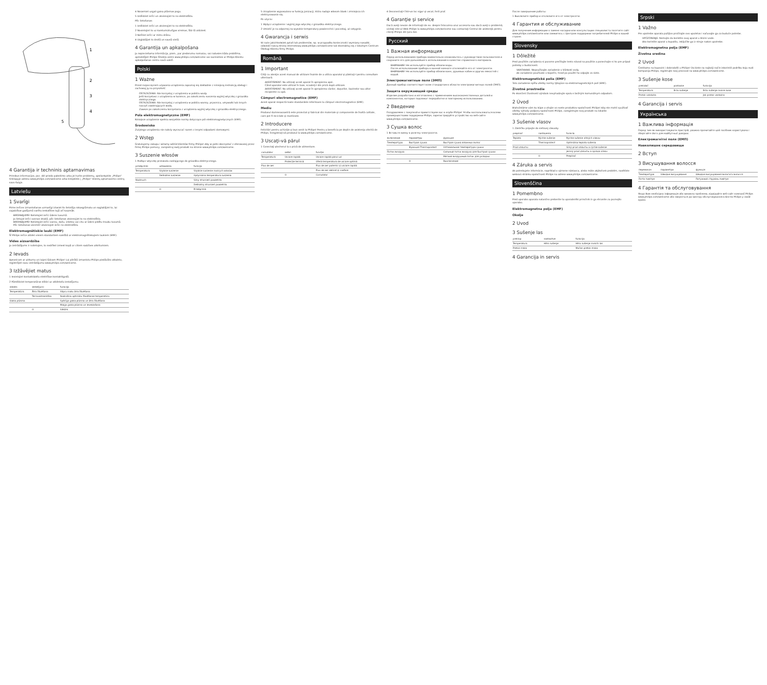1
2
3
4
5
4 Garantija ir techninis aptarnavimas
Prireikus informacijos, pvz. dėl priedo pakeitimo arba jei turite problemų, apsilankykite „Philips“ tinklapyje adresu www.philips.com/welcome arba kreipkitės į „Philips“ klientų aptarnavimo centrą savo šalyje.
Latviešu
1 Svarīgi
Pirms ierīces izmantošanas uzmanīgi izlasiet šo lietotāja rokasgrāmatu un saglabājiet to, lai vajadzības gadījumā varētu ieskatīties tajā arī turpmāk.
BRĪDINĀJUMS! Nelietojiet ierīci ūdens tuvumā.
Ja lietojat ierīci vannas istabā, pēc lietošanas atvienojiet to no elektrotīkla.
BRĪDINĀJUMS! Nelietojiet ierīci vannu, dušu, izlietņu vai citu ar ūdeni pildītu trauku tuvumā.
Pēc lietošanas vienmēr atvienojiet ierīci no elektrotīkla.
Elektromagnētiskie lauki (EMF)
Šī Philips ierīce atbilst visiem standartiem saistībā ar elektromagnētiskajiem laukiem (EMF).
Vides aizsardzība
Ja izstrādājums ir nolietojies, to nedrīkst izmest kopā ar citiem sadzīves atkritumiem.
2 Ievads
Apsveicam ar pirkumu un laipni lūdzam Philips! Lai pilnībā izmantotu Philips piedāvāto atbalstu, reģistrējiet savu izstrādājumu www.philips.com/welcome.
3 Izžāvējiet matus
1 Ievietojiet kontaktdakšu elektrības kontaktligzdā.
2 Pārslēdziet temperatūras slēdzi uz atbilstošu iestatījumu.
| slēdzis | iestatījumi | funkcija |
| --- | --- | --- |
| Temperatūra | Ātra žāvēšana | Stipru matu ātra žāvēšana |
| | Termoaizsardzība | Nodrošina optimālu žāvēšanas temperatūru |
| Gaisa plūsma | | Spēcīga gaisa plūsma un ātra žāvēšana |
| | | Maiga gaisa plūsma un ieveidošana |
| | O | Slēdzis |
4 Noņemiet uzgali gaisa plūsmas pogu.
5 Izslēdziet ierīci un atvienojiet to no elektrotīkla.
Pēc lietošanas:
1 Izslēdziet ierīci un atvienojiet to no elektrotīkla.
2 Novietojiet to uz karstumizturīgas virsmas, līdz tā atdziest.
3 Notīriet ierīci ar mitru drānu.
4 Uzglabājiet to drošā un sausā vietā.
4 Garantija un apkalpošana
Ja nepieciešama informācija, piem., par piederumu nomaiņu, vai radusies kāda problēma, apmeklējiet Philips tīmekļa vietni www.philips.com/welcome vai sazinieties ar Philips Klientu apkalpošanas centru savā valstī.
Polski
1 Ważne
Przed rozpoczęciem używania urządzenia zapoznaj się dokładnie z niniejszą instrukcją obsługi i zachowaj ją na przyszłość.
OSTRZEŻENIE: Nie korzystaj z urządzenia w pobliżu wody.
Jeśli korzystasz z urządzenia w łazience, po zakończeniu suszenia wyjmij wtyczkę z gniazdka elektrycznego.
OSTRZEŻENIE: Nie korzystaj z urządzenia w pobliżu wanny, prysznica, umywalki lub innych naczyń zawierających wodę.
Zawsze po zakończeniu korzystania z urządzenia wyjmij wtyczkę z gniazdka elektrycznego.
Pola elektromagnetyczne (EMF)
Niniejsze urządzenie spełnia wszystkie normy dotyczące pól elektromagnetycznych (EMF).
Środowisko
Zużytego urządzenia nie należy wyrzucać razem z innymi odpadami domowymi.
2 Wstęp
Gratulujemy zakupu i witamy wśród klientów firmy Philips! Aby w pełni skorzystać z oferowanej przez firmę Philips pomocy, zarejestruj swój produkt na stronie www.philips.com/welcome.
3 Suszenie włosów
1 Podłącz wtyczkę przewodu zasilającego do gniazdka elektrycznego.
| przełącznik | ustawienia | funkcja |
| --- | --- | --- |
| Temperatura | Szybkie suszenie | Szybkie suszenie mokrych włosów |
| | Delikatne suszenie | Optymalna temperatura suszenia |
| Nadmuch | | Silny strumień powietrza |
| | | Delikatny strumień powietrza |
| | O | Przełącznik |
5 Urządzenie wyposażono w funkcję jonizacji, która nadaje włosom blask i zmniejsza ich elektryzowanie się.
Po użyciu:
1 Wyłącz urządzenie i wyjmij jego wtyczkę z gniazdka elektrycznego.
2 Umieść je na odpornej na wysokie temperatury powierzchni i poczekaj, aż ostygnie.
4 Gwarancja i serwis
W razie jakichkolwiek pytań lub problemów, np. w przypadku konieczności wymiany nasadki, odwiedź naszą stronę internetową www.philips.com/welcome lub skontaktuj się z lokalnym Centrum Obsługi Klienta firmy Philips.
Română
1 Important
Citiţi cu atenţie acest manual de utilizare înainte de a utiliza aparatul şi păstraţi-l pentru consultare ulterioară.
AVERTISMENT: Nu utilizaţi acest aparat în apropierea apei.
Când aparatul este utilizat în baie, scoateţi-l din priză după utilizare.
AVERTISMENT: Nu utilizaţi acest aparat în apropierea căzilor, duşurilor, bazinelor sau altor recipiente cu apă.
Câmpuri electromagnetice (EMF)
Acest aparat respectă toate standardele referitoare la câmpuri electromagnetice (EMF).
Mediu
Produsul dumneavoastră este proiectat şi fabricat din materiale şi componente de înaltă calitate, care pot fi reciclate şi reutilizate.
2 Introducere
Felicitări pentru achiziţie şi bun venit la Philips! Pentru a beneficia pe deplin de asistenţa oferită de Philips, înregistraţi-vă produsul la www.philips.com/welcome.
3 Uscaţi-vă părul
1 Conectaţi ştecherul la o priză de alimentare.
| comutator | setări | funcţie |
| --- | --- | --- |
| Temperatură | Uscare rapidă | Uscare rapidă părul ud |
| | Protecţie termică | Oferă temperatura de uscare optimă |
| Flux de aer | | Flux de aer puternic şi uscare rapidă |
| | | Flux de aer delicat şi coafare |
| | O | Comutator |
4 Deconectaţi-l într-un loc sigur şi uscat, ferit praf.
4 Garanţie şi service
Dacă aveţi nevoie de informaţii de ex. despre înlocuirea unui accesoriu sau dacă aveţi o problemă, vizitaţi site-ul Web Philips la www.philips.com/welcome sau contactaţi Centrul de asistenţă pentru clienţi Philips din ţara dvs.
Русский
1 Важная информация
Перед использованием прибора внимательно ознакомьтесь с руководством пользователя и сохраните его для дальнейшего использования в качестве справочного материала.
ВНИМАНИЕ! Не используйте прибор вблизи воды.
После использования прибора в ванной комнате отключайте его от электросети.
ВНИМАНИЕ! Не используйте прибор вблизи ванн, душевых кабин и других емкостей с водой.
Электромагнитные поля (ЭМП)
Данный прибор соответствует всем стандартам в области электромагнитных полей (ЭМП).
Защита окружающей среды
Изделие разработано и изготовлено с применением высококачественных деталей и компонентов, которые подлежат переработке и повторному использованию.
2 Введение
Поздравляем с покупкой и приветствуем вас в клубе Philips! Чтобы воспользоваться всеми преимуществами поддержки Philips, зарегистрируйте устройство на веб-сайте www.philips.com/welcome.
3 Сушка волос
1 Вставьте вилку в розетку электросети.
| включение | параметры | функция |
| --- | --- | --- |
| Температура | Быстрая сушка | Быстрая сушка влажных волос |
| | Функция Thermoprotect | Оптимальная температура сушки |
| Поток воздуха | | Сильный поток воздуха для быстрой сушки |
| | | Мягкий воздушный поток для укладки |
| | O | Выключение |
После завершения работы:
1 Выключите прибор и отключите его от электросети.
4 Гарантия и обслуживание
Для получения информации о замене насадки или консультации специалиста посетите сайт www.philips.com/welcome или свяжитесь с Центром поддержки потребителей Philips в вашей стране.
Slovensky
1 Dôležité
Pred použitím zariadenia si pozorne prečítajte tento návod na použitie a ponechajte si ho pre prípad potreby v budúcnosti.
VAROVANIE: Nepoužívajte zariadenie v blízkosti vody.
Ak zariadenie používate v kúpeľni, hneď po použití ho odpojte zo siete.
Elektromagnetické polia (EMF)
Toto zariadenie spĺňa všetky normy týkajúce sa elektromagnetických polí (EMF).
Životné prostredie
Po skončení životnosti výrobok nevyhadzujte spolu s bežným komunálnym odpadom.
2 Úvod
Blahoželáme vám ku kúpe a vitajte vo svete produktov spoločnosti Philips! Aby ste mohli využívať všetky výhody podpory spoločnosti Philips, zaregistrujte svoj produkt na lokalite www.philips.com/welcome.
3 Sušenie vlasov
1 Zástrčku pripojte do sieťovej zásuvky.
| prepínač | nastavenia | funkcia |
| --- | --- | --- |
| Teplota | Rýchle sušenie | Rýchle sušenie vlhkých vlasov |
| | Thermoprotect | Optimálna teplota sušenia |
| Prúd vzduchu | | Silný prúd vzduchu a rýchle sušenie |
| | | Jemný prúd vzduchu a úprava účesu |
| | O | Prepínač |
4 Záruka a servis
Ak potrebujete informácie, napríklad o výmene nástavca, alebo máte akýkoľvek problém, navštívte webovú stránku spoločnosti Philips na adrese www.philips.com/welcome.
Slovenščina
1 Pomembno
Pred uporabo aparata natančno preberite ta uporabniški priročnik in ga shranite za poznejšo uporabo.
Elektromagnetna polja (EMF)
Okolje
2 Uvod
3 Sušenje las
| preklop | nastavitve | funkcija |
| --- | --- | --- |
| Temperatura | Hitro sušenje | Hitro sušenje mokrih las |
| Pretok zraka | | Močan pretok zraka |
4 Garancija in servis
Srpski
1 Važno
Pre upotrebe aparata pažljivo pročitajte ovo uputstvo i sačuvajte ga za buduće potrebe.
UPOZORENJE: Nemojte da koristite ovaj aparat u blizini vode.
Ako koristite aparat u kupatilu, isključite ga iz struje nakon upotrebe.
Elektromagnetna polja (EMF)
Životna sredina
2 Uvod
Čestitamo na kupovini i dobrodošli u Philips! Da biste na najbolji način iskoristili podršku koju nudi kompanija Philips, registrujte svoj proizvod na www.philips.com/welcome.
3 Sušenje kose
| prekidač | postavke | funkcija |
| --- | --- | --- |
| Temperatura | Brzo sušenje | Brzo sušenje mokre kose |
| Protok vazduha | | Jak protok vazduha |
4 Garancija i servis
Українська
1 Важлива інформація
Перед тим як використовувати пристрій, уважно прочитайте цей посібник користувача і зберігайте його для майбутньої довідки.
Електромагнітні поля (ЕМП)
Навколишнє середовище
2 Вступ
3 Висушування волосся
| перемикач | параметри | функція |
| --- | --- | --- |
| Температура | Швидке висушування | Швидке висушування вологого волосся |
| Потік повітря | | Потужний струмінь повітря |
4 Гарантія та обслуговування
Якщо Вам необхідна інформація або виникла проблема, відвідайте веб-сайт компанії Philips www.philips.com/welcome або зверніться до Центру обслуговування клієнтів Philips у своїй країні.